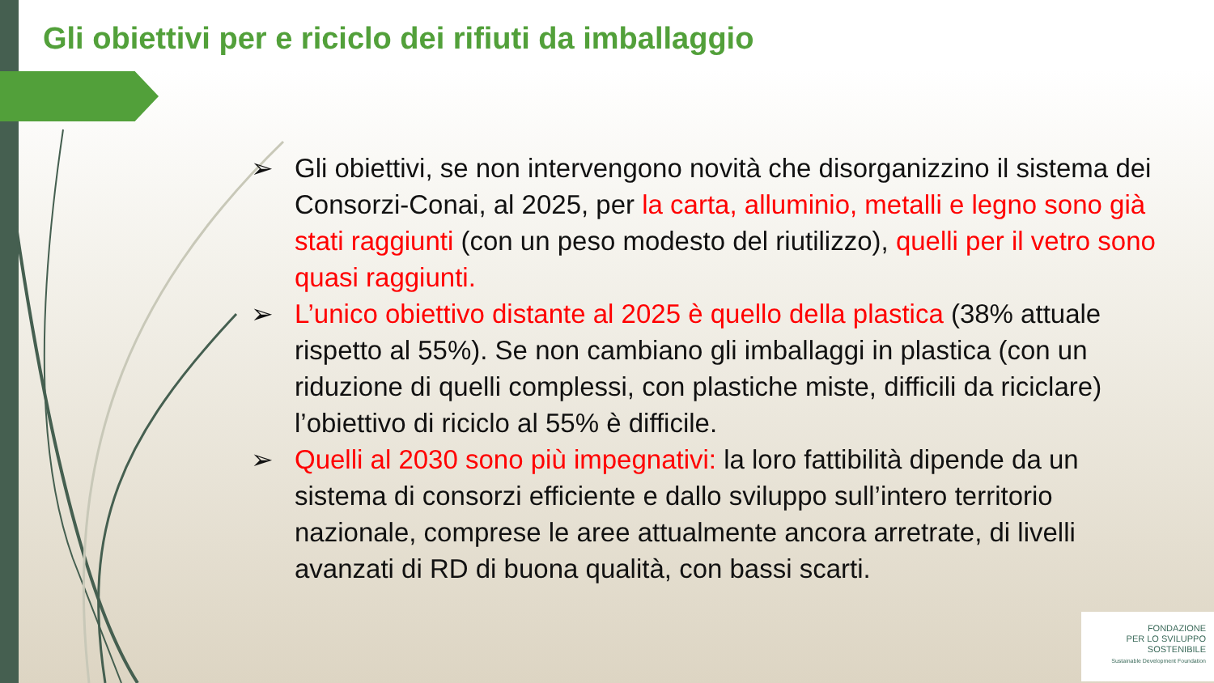Gli obiettivi per e riciclo dei rifiuti da imballaggio
➢ Gli obiettivi, se non intervengono novità che disorganizzino il sistema dei Consorzi-Conai, al 2025, per la carta, alluminio, metalli e legno sono già stati raggiunti (con un peso modesto del riutilizzo), quelli per il vetro sono quasi raggiunti.
➢ L’unico obiettivo distante al 2025 è quello della plastica (38% attuale rispetto al 55%). Se non cambiano gli imballaggi in plastica (con un riduzione di quelli complessi, con plastiche miste, difficili da riciclare) l’obiettivo di riciclo al 55% è difficile.
➢ Quelli al 2030 sono più impegnativi: la loro fattibilità dipende da un sistema di consorzi efficiente e dallo sviluppo sull’intero territorio nazionale, comprese le aree attualmente ancora arretrate, di livelli avanzati di RD di buona qualità, con bassi scarti.
FONDAZIONE
PER LO SVILUPPO
SOSTENIBILE
Sustainable Development Foundation